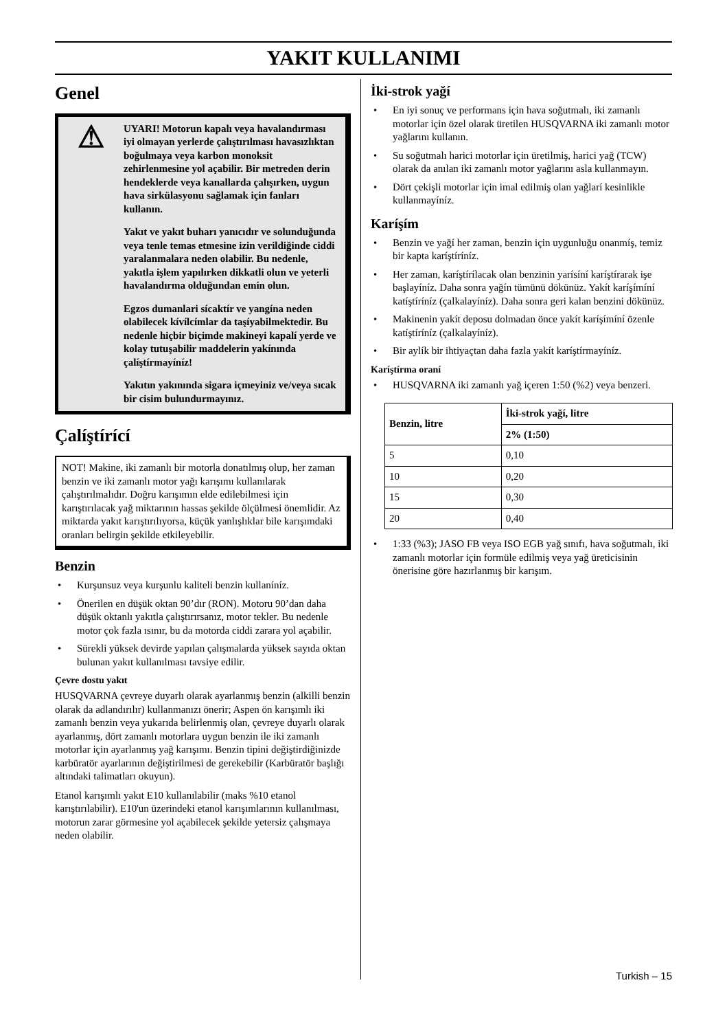YAKIT KULLANIMI
Genel
⚠
UYARI! Motorun kapalı veya havalandırması iyi olmayan yerlerde çalıştırılması havasızlıktan boğulmaya veya karbon monoksit zehirlenmesine yol açabilir. Bir metreden derin hendeklerde veya kanallarda çalışırken, uygun hava sirkülasyonu sağlamak için fanları kullanın.
Yakıt ve yakıt buharı yanıcıdır ve solunduğunda veya tenle temas etmesine izin verildiğinde ciddi yaralanmalara neden olabilir. Bu nedenle, yakıtla işlem yapılırken dikkatli olun ve yeterli havalandırma olduğundan emin olun.
Egzos dumanlari sícaktír ve yangína neden olabilecek kívílcímlar da taşíyabilmektedir. Bu nedenle hiçbir biçimde makineyi kapalí yerde ve kolay tutuşabilir maddelerin yakínında çalíştírmayíníz!
Yakıtın yakınında sigara içmeyiniz ve/veya sıcak bir cisim bulundurmayınız.
Çalíştírící
NOT! Makine, iki zamanlı bir motorla donatılmış olup, her zaman benzin ve iki zamanlı motor yağı karışımı kullanılarak çalıştırılmalıdır. Doğru karışımın elde edilebilmesi için karıştırılacak yağ miktarının hassas şekilde ölçülmesi önemlidir. Az miktarda yakıt karıştırılıyorsa, küçük yanlışlıklar bile karışımdaki oranları belirgin şekilde etkileyebilir.
Benzin
• Kurşunsuz veya kurşunlu kaliteli benzin kullaníníz.
• Önerilen en düşük oktan 90’dır (RON). Motoru 90’dan daha düşük oktanlı yakıtla çalıştırırsanız, motor tekler. Bu nedenle motor çok fazla ısınır, bu da motorda ciddi zarara yol açabilir.
• Sürekli yüksek devirde yapılan çalışmalarda yüksek sayıda oktan bulunan yakıt kullanılması tavsiye edilir.
Çevre dostu yakıt
HUSQVARNA çevreye duyarlı olarak ayarlanmış benzin (alkilli benzin olarak da adlandırılır) kullanmanızı önerir; Aspen ön karışımlı iki zamanlı benzin veya yukarıda belirlenmiş olan, çevreye duyarlı olarak ayarlanmış, dört zamanlı motorlara uygun benzin ile iki zamanlı motorlar için ayarlanmış yağ karışımı. Benzin tipini değiştirdiğinizde karbüratör ayarlarının değiştirilmesi de gerekebilir (Karbüratör başlığı altındaki talimatları okuyun).
Etanol karışımlı yakıt E10 kullanılabilir (maks %10 etanol karıştırılabilir). E10'un üzerindeki etanol karışımlarının kullanılması, motorun zarar görmesine yol açabilecek şekilde yetersiz çalışmaya neden olabilir.
İki-strok yağí
• En iyi sonuç ve performans için hava soğutmalı, iki zamanlı motorlar için özel olarak üretilen HUSQVARNA iki zamanlı motor yağlarını kullanın.
• Su soğutmalı harici motorlar için üretilmiş, harici yağ (TCW) olarak da anılan iki zamanlı motor yağlarını asla kullanmayın.
• Dört çekişli motorlar için imal edilmiş olan yağlarí kesinlikle kullanmayíníz.
Karíşím
• Benzin ve yağí her zaman, benzin için uygunluğu onanmíş, temiz bir kapta karíştíríníz.
• Her zaman, karíştírílacak olan benzinin yarísíní karíştírarak işe başlayíníz. Daha sonra yağín tümünü dökünüz. Yakít karíşímíní katíştíríníz (çalkalayíníz). Daha sonra geri kalan benzini dökünüz.
• Makinenin yakít deposu dolmadan önce yakít karíşímíní özenle katíştíríníz (çalkalayíníz).
• Bir aylík bir ihtiyaçtan daha fazla yakít karíştírmayíníz.
Karíştírma oraní
• HUSQVARNA iki zamanlı yağ içeren 1:50 (%2) veya benzeri.
| Benzin, litre | İki-strok yağí, litre |
| --- | --- |
| | 2% (1:50) |
| 5 | 0,10 |
| 10 | 0,20 |
| 15 | 0,30 |
| 20 | 0,40 |
• 1:33 (%3); JASO FB veya ISO EGB yağ sınıfı, hava soğutmalı, iki zamanlı motorlar için formüle edilmiş veya yağ üreticisinin önerisine göre hazırlanmış bir karışım.
Turkish – 15